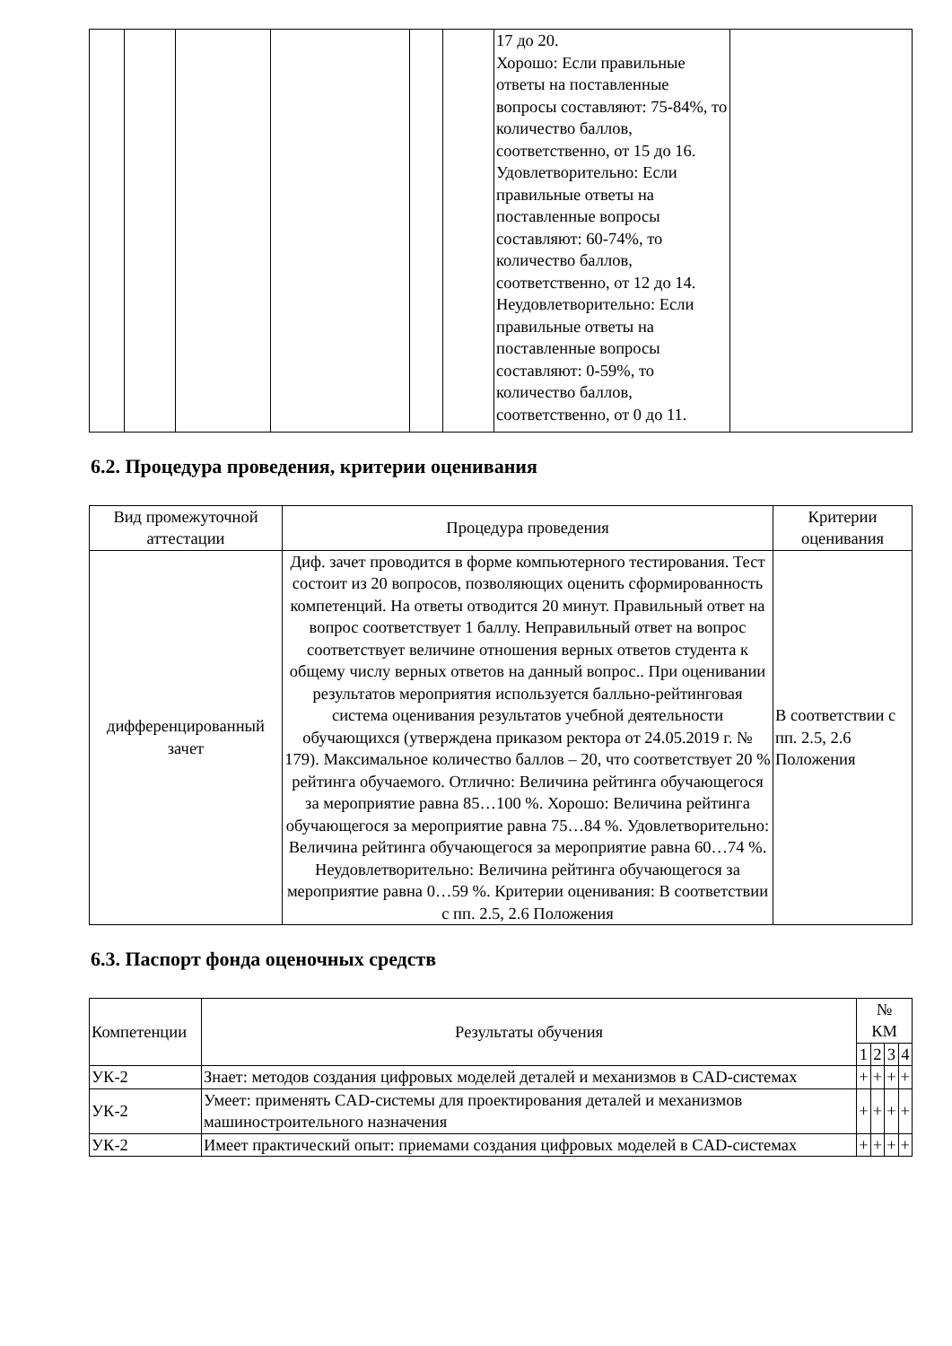| | | | | | | 17 до 20. Хорошо: Если правильные ответы на поставленные вопросы составляют: 75-84%, то количество баллов, соответственно, от 15 до 16. Удовлетворительно: Если правильные ответы на поставленные вопросы составляют: 60-74%, то количество баллов, соответственно, от 12 до 14. Неудовлетворительно: Если правильные ответы на поставленные вопросы составляют: 0-59%, то количество баллов, соответственно, от 0 до 11. | |
6.2. Процедура проведения, критерии оценивания
| Вид промежуточной аттестации | Процедура проведения | Критерии оценивания |
| --- | --- | --- |
| дифференцированный зачет | Диф. зачет проводится в форме компьютерного тестирования. Тест состоит из 20 вопросов, позволяющих оценить сформированность компетенций. На ответы отводится 20 минут. Правильный ответ на вопрос соответствует 1 баллу. Неправильный ответ на вопрос соответствует величине отношения верных ответов студента к общему числу верных ответов на данный вопрос.. При оценивании результатов мероприятия используется балльно-рейтинговая система оценивания результатов учебной деятельности обучающихся (утверждена приказом ректора от 24.05.2019 г. № 179). Максимальное количество баллов – 20, что соответствует 20 % рейтинга обучаемого. Отлично: Величина рейтинга обучающегося за мероприятие равна 85…100 %. Хорошо: Величина рейтинга обучающегося за мероприятие равна 75…84 %. Удовлетворительно: Величина рейтинга обучающегося за мероприятие равна 60…74 %. Неудовлетворительно: Величина рейтинга обучающегося за мероприятие равна 0…59 %. Критерии оценивания: В соответствии с пп. 2.5, 2.6 Положения | В соответствии с пп. 2.5, 2.6 Положения |
6.3. Паспорт фонда оценочных средств
| Компетенции | Результаты обучения | № КМ | | | |
| --- | --- | --- | --- | --- | --- |
| | | 1 | 2 | 3 | 4 |
| УК-2 | Знает: методов создания цифровых моделей деталей и механизмов в CAD-системах | + | + | + | + |
| УК-2 | Умеет: применять CAD-системы для проектирования деталей и механизмов машиностроительного назначения | + | + | + | + |
| УК-2 | Имеет практический опыт: приемами создания цифровых моделей в CAD-системах | + | + | + | + |